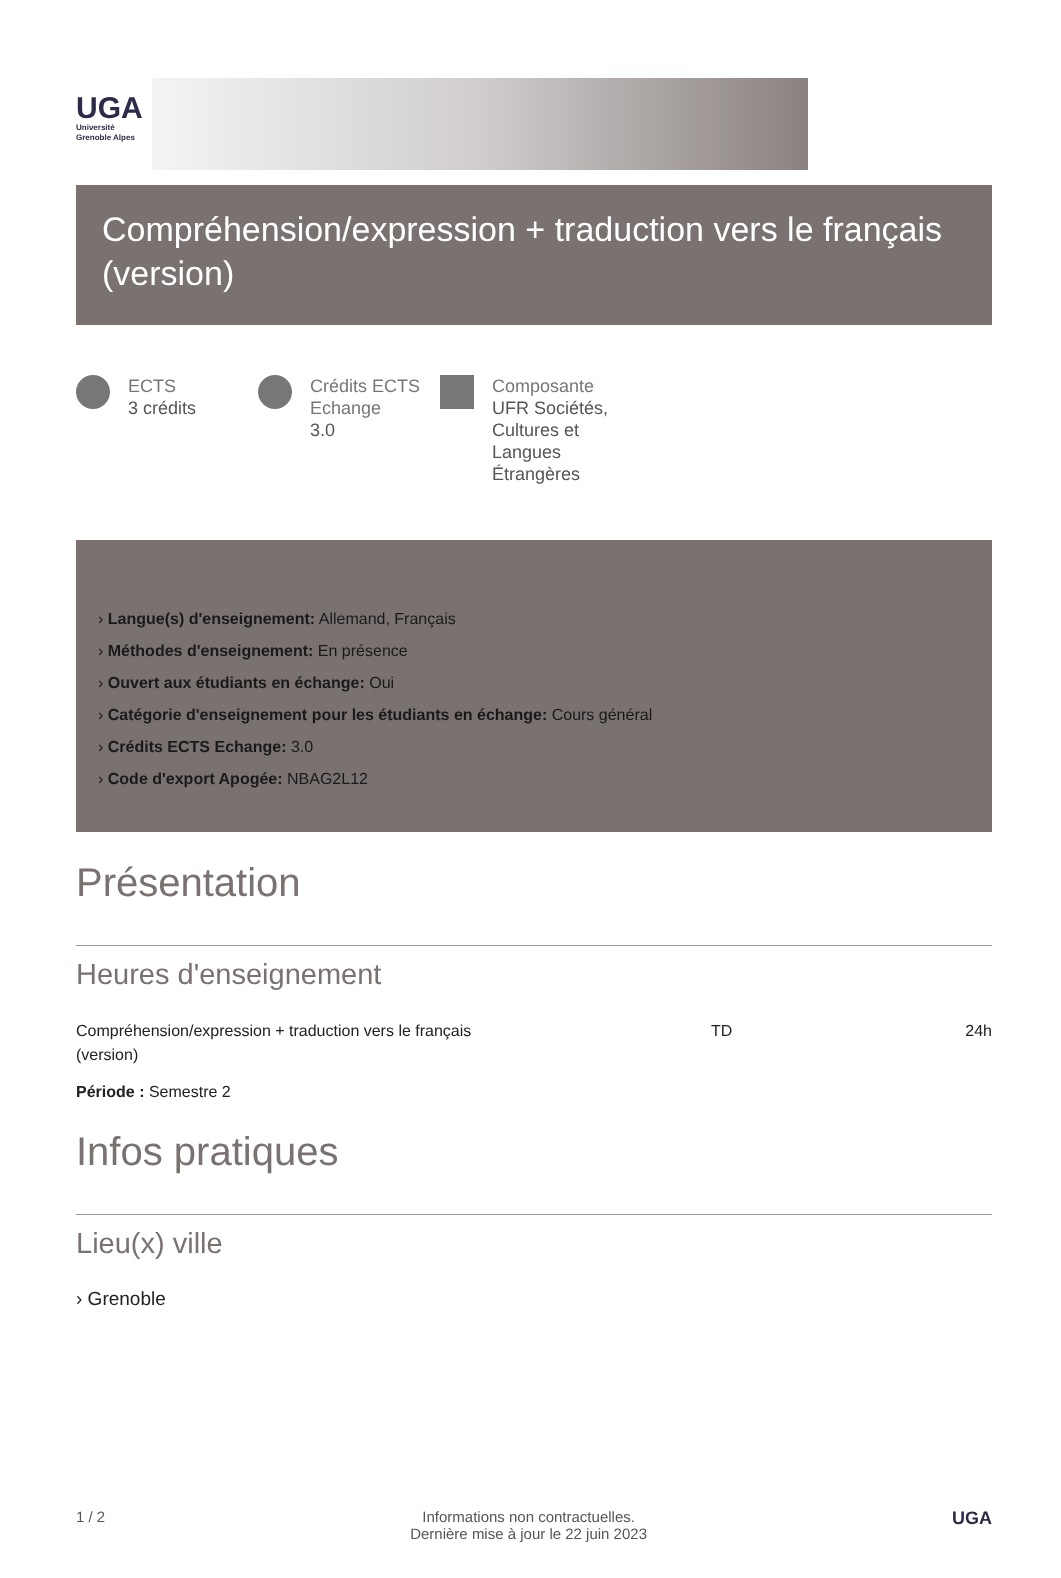UGA
Université
Grenoble Alpes
Compréhension/expression + traduction vers le français (version)
ECTS
3 crédits
Crédits ECTS Echange
3.0
Composante
UFR Sociétés, Cultures et Langues Étrangères
› Langue(s) d'enseignement: Allemand, Français
› Méthodes d'enseignement: En présence
› Ouvert aux étudiants en échange: Oui
› Catégorie d'enseignement pour les étudiants en échange: Cours général
› Crédits ECTS Echange: 3.0
› Code d'export Apogée: NBAG2L12
Présentation
Heures d'enseignement
| Compréhension/expression + traduction vers le français (version) | TD | 24h |
Période : Semestre 2
Infos pratiques
Lieu(x) ville
› Grenoble
1 / 2 Informations non contractuelles.
Dernière mise à jour le 22 juin 2023
UGA